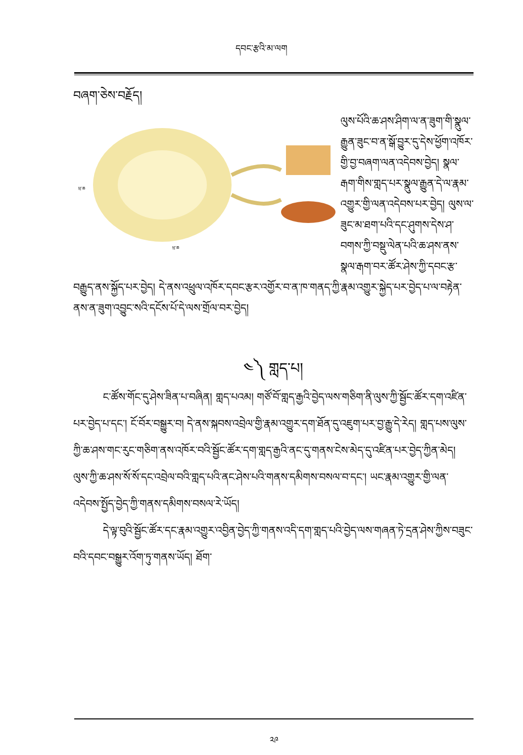དབང་རྩའི་མ་ལག
བཞག་ཅེས་བརྗོད།
ཕྲ་ཆ
ཕྲ་ཆ
ལུས་པོའི་ཆ་ཤས་ཤིག་ལ་ན་ཟུག་གི་སྣུལ་རྒྱུན་ཟུང་བ་ན་སྒོ་བྱུར་དུ་དེས་ཕྱོག་འཁོར་གྱི་བྱ་བཞག་ལན་འདེབས་བྱེད། སྣལ་རྒག་གིས་གླད་པར་སྣུལ་རྒྱུན་དེ་ལ་རྣམ་འགྱུར་གྱི་ལན་འདེབས་པར་བྱེད། ལུས་ལ་ཟུང་མ་ཐག་པའི་དང་ཤུགས་དེས་ཤ་བགས་ཀྱི་བསྡུ་ལེན་པའི་ཆ་ཤས་ནས་སྣལ་རྒག་བར་ཚོར་ཤེས་ཀྱི་དབང་རྩ་བརྒྱུད་ནས་སྐྱོད་པར་བྱེད། དེ་ནས་འཕྲུལ་འཁོར་དབང་རྩར་འགྱོར་བ་ན་ཁ་གནད་ཀྱི་རྣམ་འགྱུར་སྐྱེད་པར་བྱེད་པ་ལ་བརྟེན་ནས་ན་ཟུག་འབྱུང་སའི་དངོས་པོ་དེ་ལས་གྲོལ་བར་བྱེད།
༤༽ གླད་པ།
ང་ཚོས་གོང་དུ་ཤེས་ཟིན་པ་བཞིན། གླད་པའམ། གཙོ་བོ་གླད་རྒྱའི་བྱེད་ལས་གཅིག་ནི་ལུས་ཀྱི་སྦྱོང་ཚོར་དག་འཛིན་པར་བྱེད་པ་དང་། ངོ་བོར་བསྒྱུར་བ། དེ་ནས་སྐབས་འབྲེལ་གྱི་རྣམ་འགྱུར་དག་ཐོན་དུ་འཇུག་པར་བྱ་རྒྱུ་དེ་རེད། གླད་པས་ལུས་ཀྱི་ཆ་ཤས་གང་རུང་གཅིག་ནས་འཁོར་བའི་སྦྱོང་ཚོར་དག་གླད་རྒྱའི་ནང་དུ་གནས་ངེས་མེད་དུ་འཛིན་པར་བྱེད་ཀྱིན་མེད། ལུས་ཀྱི་ཆ་ཤས་སོ་སོ་དང་འབྲེལ་བའི་གླད་པའི་ནང་ཤེས་པའི་གནས་དམིགས་བསལ་བ་དང་། ཡང་རྣམ་འགྱུར་གྱི་ལན་འདེབས་སྤྱོད་བྱེད་ཀྱི་གནས་དམིགས་བསལ་རེ་ཡོད།
དེ་ལྟ་བུའི་སྦྱོང་ཚོར་དང་རྣམ་འགྱུར་འབྱིན་བྱེད་ཀྱི་གནས་འདི་དག་གླད་པའི་བྱེད་ལས་གཞན་ཏེ་དྲན་ཤེས་ཀྱིས་བཟུང་བའི་དབང་བསྒྱུར་འོག་ཏུ་གནས་ཡོད། ཐོག་
༢༩